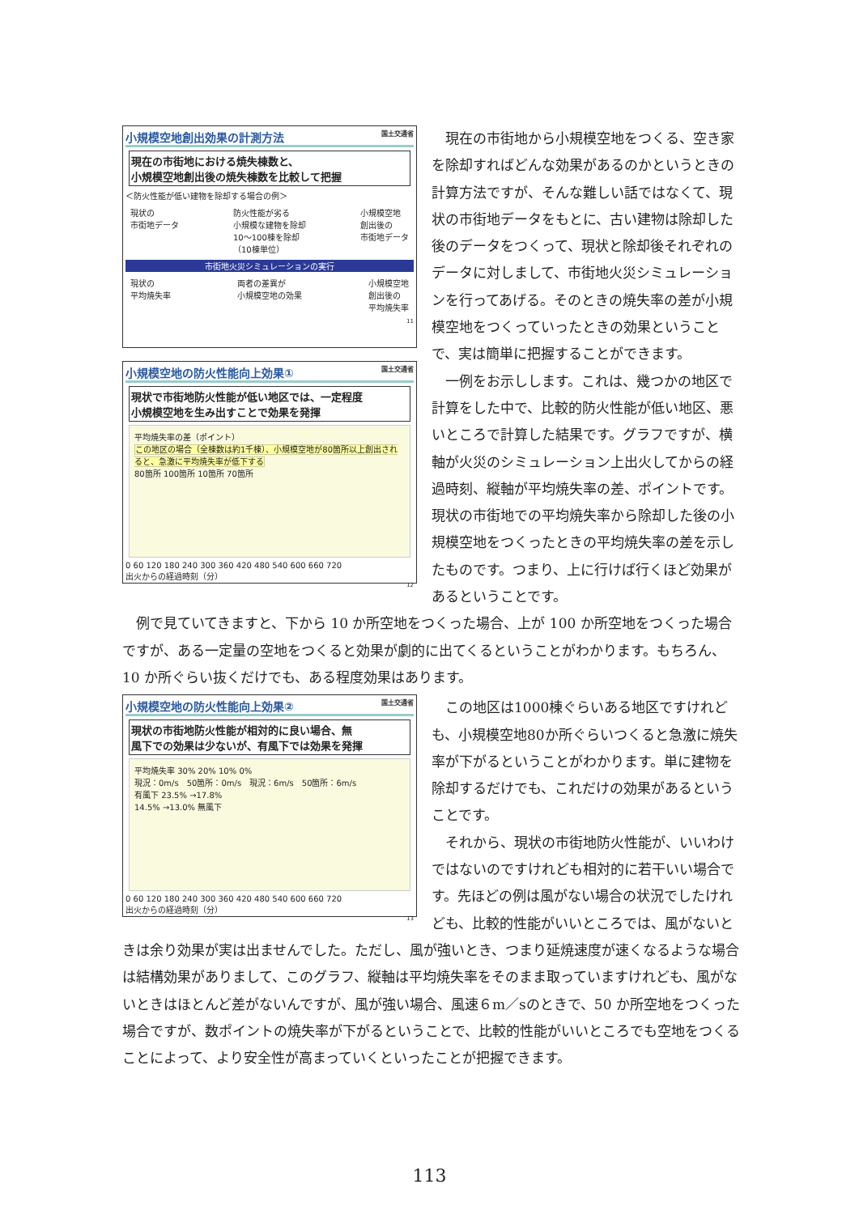小規模空地創出効果の計測方法 国土交通省
現在の市街地における焼失棟数と、
小規模空地創出後の焼失棟数を比較して把握
＜防火性能が低い建物を除却する場合の例＞
現状の
市街地データ
防火性能が劣る
小規模な建物を除却
10～100棟を除却
（10棟単位）
小規模空地
創出後の
市街地データ
市街地火災シミュレーションの実行
現状の
平均焼失率
両者の差異が
小規模空地の効果
小規模空地
創出後の
平均焼失率
11
小規模空地の防火性能向上効果① 国土交通省
現状で市街地防火性能が低い地区では、一定程度
小規模空地を生み出すことで効果を発揮
平均焼失率の差（ポイント）
この地区の場合（全棟数は約1千棟）、小規模空地が80箇所以上創出されると、急激に平均焼失率が低下する
80箇所 100箇所 10箇所 70箇所
0 60 120 180 240 300 360 420 480 540 600 660 720
出火からの経過時刻（分）
12
　現在の市街地から小規模空地をつくる、空き家を除却すればどんな効果があるのかというときの計算方法ですが、そんな難しい話ではなくて、現状の市街地データをもとに、古い建物は除却した後のデータをつくって、現状と除却後それぞれのデータに対しまして、市街地火災シミュレーションを行ってあげる。そのときの焼失率の差が小規模空地をつくっていったときの効果ということで、実は簡単に把握することができます。
　一例をお示しします。これは、幾つかの地区で計算をした中で、比較的防火性能が低い地区、悪いところで計算した結果です。グラフですが、横軸が火災のシミュレーション上出火してからの経過時刻、縦軸が平均焼失率の差、ポイントです。現状の市街地での平均焼失率から除却した後の小規模空地をつくったときの平均焼失率の差を示したものです。つまり、上に行けば行くほど効果があるということです。
　例で見ていてきますと、下から 10 か所空地をつくった場合、上が 100 か所空地をつくった場合ですが、ある一定量の空地をつくると効果が劇的に出てくるということがわかります。もちろん、10 か所ぐらい抜くだけでも、ある程度効果はあります。
小規模空地の防火性能向上効果② 国土交通省
現状の市街地防火性能が相対的に良い場合、無
風下での効果は少ないが、有風下では効果を発揮
平均焼失率 30% 20% 10% 0%
現況：0m/s　50箇所：0m/s　現況：6m/s　50箇所：6m/s
有風下 23.5% →17.8%
14.5% →13.0% 無風下
0 60 120 180 240 300 360 420 480 540 600 660 720
出火からの経過時刻（分）
13
　この地区は1000棟ぐらいある地区ですけれども、小規模空地80か所ぐらいつくると急激に焼失率が下がるということがわかります。単に建物を除却するだけでも、これだけの効果があるということです。
　それから、現状の市街地防火性能が、いいわけではないのですけれども相対的に若干いい場合です。先ほどの例は風がない場合の状況でしたけれども、比較的性能がいいところでは、風がないと
きは余り効果が実は出ませんでした。ただし、風が強いとき、つまり延焼速度が速くなるような場合は結構効果がありまして、このグラフ、縦軸は平均焼失率をそのまま取っていますけれども、風がないときはほとんど差がないんですが、風が強い場合、風速６m／sのときで、50 か所空地をつくった場合ですが、数ポイントの焼失率が下がるということで、比較的性能がいいところでも空地をつくることによって、より安全性が高まっていくといったことが把握できます。
113